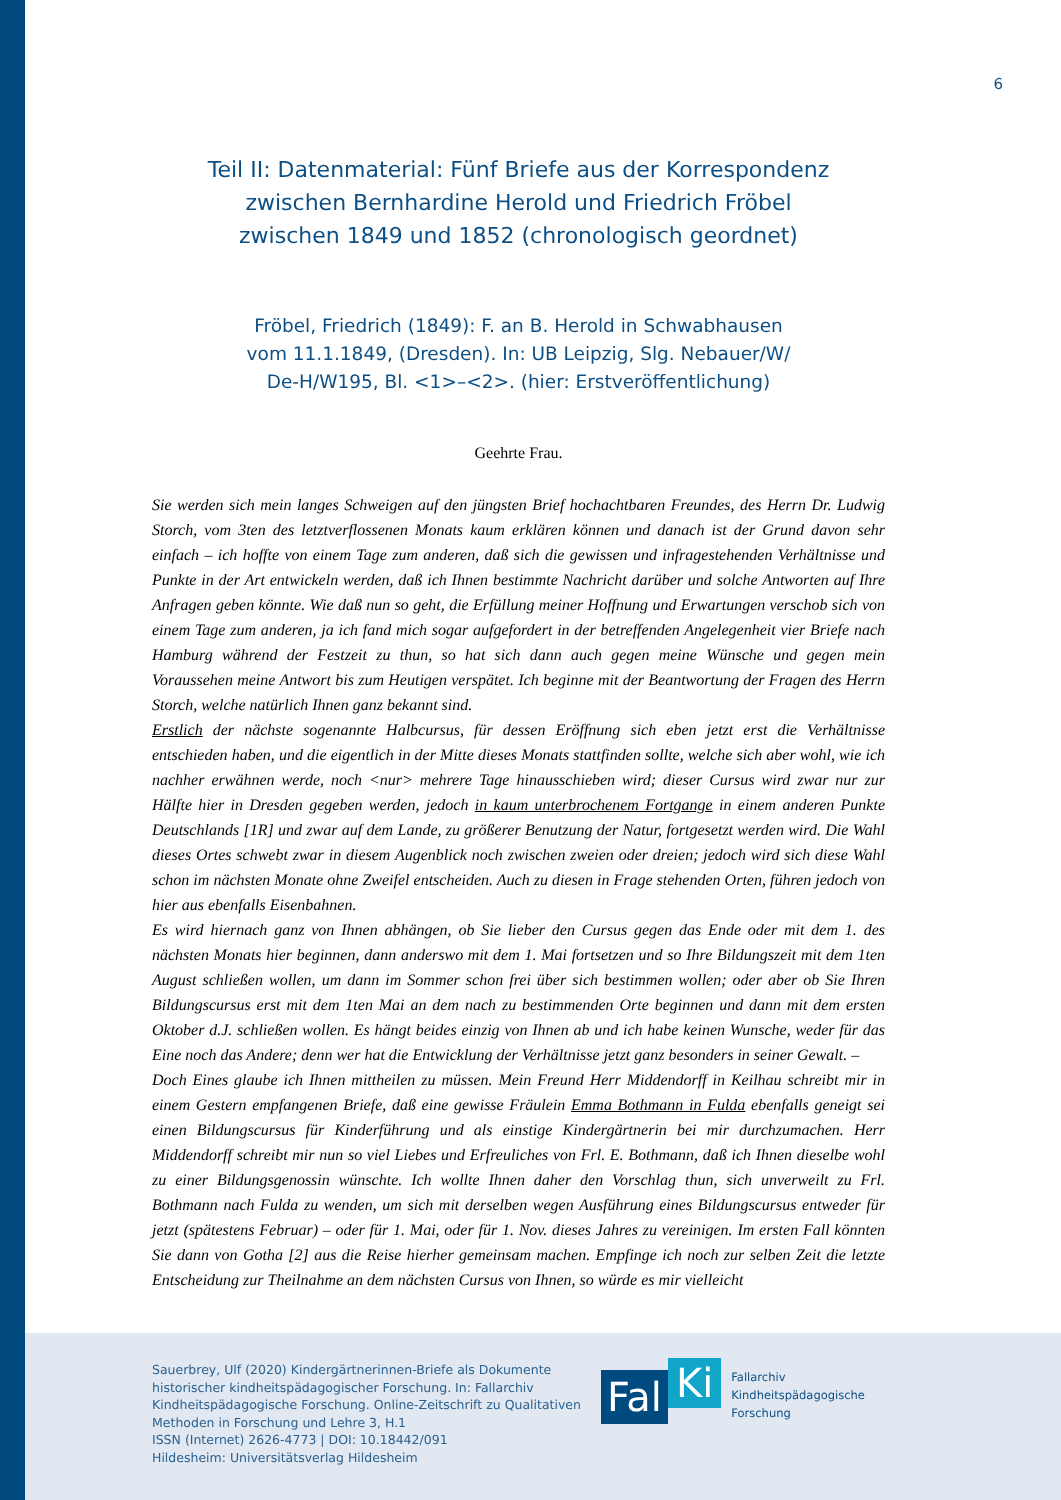6
Teil II: Datenmaterial: Fünf Briefe aus der Korrespondenz
zwischen Bernhardine Herold und Friedrich Fröbel
zwischen 1849 und 1852 (chronologisch geordnet)
Fröbel, Friedrich (1849): F. an B. Herold in Schwabhausen
vom 11.1.1849, (Dresden). In: UB Leipzig, Slg. Nebauer/W/
De-H/W195, Bl. <1>–<2>. (hier: Erstveröffentlichung)
Geehrte Frau.
Sie werden sich mein langes Schweigen auf den jüngsten Brief hochachtbaren Freundes, des Herrn Dr. Ludwig Storch, vom 3ten des letztverflossenen Monats kaum erklären können und danach ist der Grund davon sehr einfach – ich hoffte von einem Tage zum anderen, daß sich die gewissen und infragestehenden Verhältnisse und Punkte in der Art entwickeln werden, daß ich Ihnen bestimmte Nachricht darüber und solche Antworten auf Ihre Anfragen geben könnte. Wie daß nun so geht, die Erfüllung meiner Hoffnung und Erwartungen verschob sich von einem Tage zum anderen, ja ich fand mich sogar aufgefordert in der betreffenden Angelegenheit vier Briefe nach Hamburg während der Festzeit zu thun, so hat sich dann auch gegen meine Wünsche und gegen mein Voraussehen meine Antwort bis zum Heutigen verspätet. Ich beginne mit der Beantwortung der Fragen des Herrn Storch, welche natürlich Ihnen ganz bekannt sind.
Erstlich der nächste sogenannte Halbcursus, für dessen Eröffnung sich eben jetzt erst die Verhältnisse entschieden haben, und die eigentlich in der Mitte dieses Monats stattfinden sollte, welche sich aber wohl, wie ich nachher erwähnen werde, noch <nur> mehrere Tage hinausschieben wird; dieser Cursus wird zwar nur zur Hälfte hier in Dresden gegeben werden, jedoch in kaum unterbrochenem Fortgange in einem anderen Punkte Deutschlands [1R] und zwar auf dem Lande, zu größerer Benutzung der Natur, fortgesetzt werden wird. Die Wahl dieses Ortes schwebt zwar in diesem Augenblick noch zwischen zweien oder dreien; jedoch wird sich diese Wahl schon im nächsten Monate ohne Zweifel entscheiden. Auch zu diesen in Frage stehenden Orten, führen jedoch von hier aus ebenfalls Eisenbahnen.
Es wird hiernach ganz von Ihnen abhängen, ob Sie lieber den Cursus gegen das Ende oder mit dem 1. des nächsten Monats hier beginnen, dann anderswo mit dem 1. Mai fortsetzen und so Ihre Bildungszeit mit dem 1ten August schließen wollen, um dann im Sommer schon frei über sich bestimmen wollen; oder aber ob Sie Ihren Bildungscursus erst mit dem 1ten Mai an dem nach zu bestimmenden Orte beginnen und dann mit dem ersten Oktober d.J. schließen wollen. Es hängt beides einzig von Ihnen ab und ich habe keinen Wunsche, weder für das Eine noch das Andere; denn wer hat die Entwicklung der Verhältnisse jetzt ganz besonders in seiner Gewalt. –
Doch Eines glaube ich Ihnen mittheilen zu müssen. Mein Freund Herr Middendorff in Keilhau schreibt mir in einem Gestern empfangenen Briefe, daß eine gewisse Fräulein Emma Bothmann in Fulda ebenfalls geneigt sei einen Bildungscursus für Kinderführung und als einstige Kindergärtnerin bei mir durchzumachen. Herr Middendorff schreibt mir nun so viel Liebes und Erfreuliches von Frl. E. Bothmann, daß ich Ihnen dieselbe wohl zu einer Bildungsgenossin wünschte. Ich wollte Ihnen daher den Vorschlag thun, sich unverweilt zu Frl. Bothmann nach Fulda zu wenden, um sich mit derselben wegen Ausführung eines Bildungscursus entweder für jetzt (spätestens Februar) – oder für 1. Mai, oder für 1. Nov. dieses Jahres zu vereinigen. Im ersten Fall könnten Sie dann von Gotha [2] aus die Reise hierher gemeinsam machen. Empfinge ich noch zur selben Zeit die letzte Entscheidung zur Theilnahme an dem nächsten Cursus von Ihnen, so würde es mir vielleicht
Sauerbrey, Ulf (2020) Kindergärtnerinnen-Briefe als Dokumente
historischer kindheitspädagogischer Forschung. In: Fallarchiv
Kindheitspädagogische Forschung. Online-Zeitschrift zu Qualitativen
Methoden in Forschung und Lehre 3, H.1
ISSN (Internet) 2626-4773 | DOI: 10.18442/091
Hildesheim: Universitätsverlag Hildesheim
Fal Ki
Fallarchiv
Kindheitspädagogische
Forschung